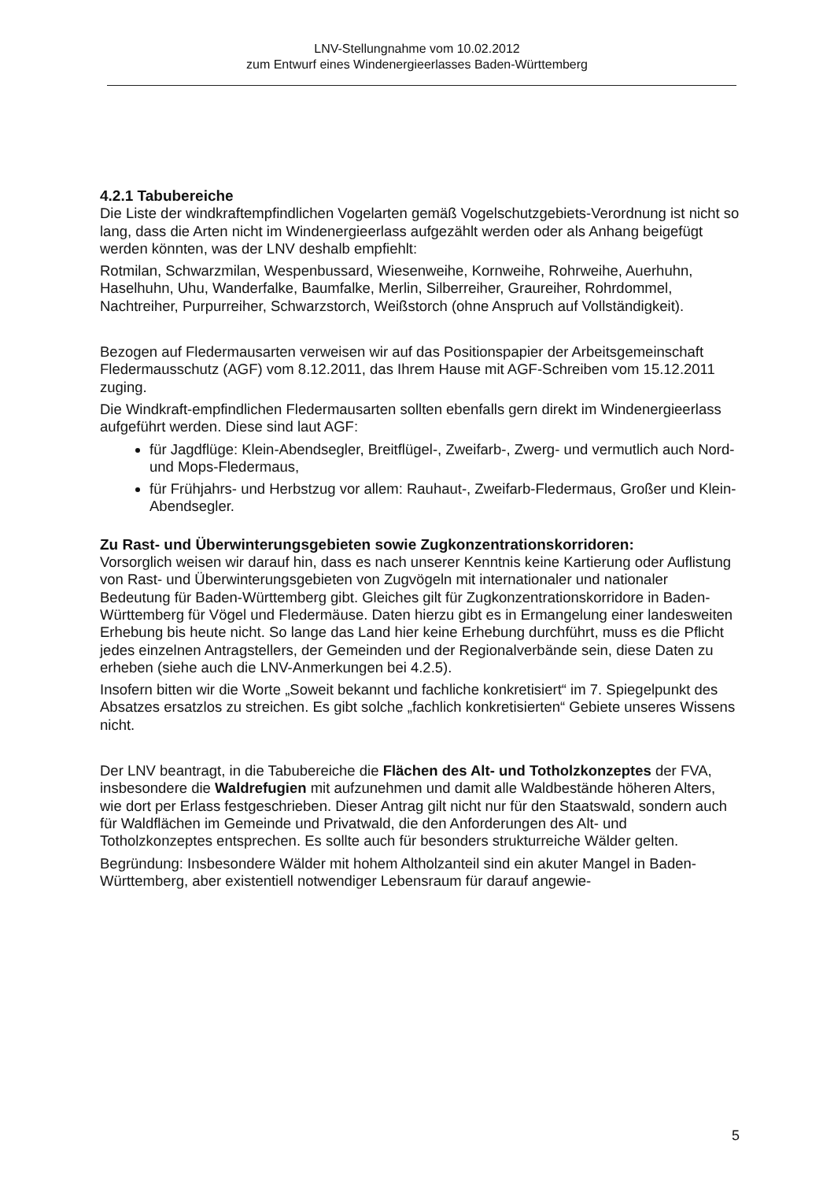LNV-Stellungnahme vom 10.02.2012
zum Entwurf eines Windenergieerlasses Baden-Württemberg
4.2.1 Tabubereiche
Die Liste der windkraftempfindlichen Vogelarten gemäß Vogelschutzgebiets-Verordnung ist nicht so lang, dass die Arten nicht im Windenergieerlass aufgezählt werden oder als Anhang beigefügt werden könnten, was der LNV deshalb empfiehlt:
Rotmilan, Schwarzmilan, Wespenbussard, Wiesenweihe, Kornweihe, Rohrweihe, Auerhuhn, Haselhuhn, Uhu, Wanderfalke, Baumfalke, Merlin, Silberreiher, Graureiher, Rohrdommel, Nachtreiher, Purpurreiher, Schwarzstorch, Weißstorch (ohne Anspruch auf Vollständigkeit).
Bezogen auf Fledermausarten verweisen wir auf das Positionspapier der Arbeitsgemeinschaft Fledermausschutz (AGF) vom 8.12.2011, das Ihrem Hause mit AGF-Schreiben vom 15.12.2011 zuging.
Die Windkraft-empfindlichen Fledermausarten sollten ebenfalls gern direkt im Windenergieerlass aufgeführt werden. Diese sind laut AGF:
für Jagdflüge: Klein-Abendsegler, Breitflügel-, Zweifarb-, Zwerg- und vermutlich auch Nord- und Mops-Fledermaus,
für Frühjahrs- und Herbstzug vor allem: Rauhaut-, Zweifarb-Fledermaus, Großer und Klein-Abendsegler.
Zu Rast- und Überwinterungsgebieten sowie Zugkonzentrationskorridoren:
Vorsorglich weisen wir darauf hin, dass es nach unserer Kenntnis keine Kartierung oder Auflistung von Rast- und Überwinterungsgebieten von Zugvögeln mit internationaler und nationaler Bedeutung für Baden-Württemberg gibt. Gleiches gilt für Zugkonzentrationskorridore in Baden-Württemberg für Vögel und Fledermäuse. Daten hierzu gibt es in Ermangelung einer landesweiten Erhebung bis heute nicht. So lange das Land hier keine Erhebung durchführt, muss es die Pflicht jedes einzelnen Antragstellers, der Gemeinden und der Regionalverbände sein, diese Daten zu erheben (siehe auch die LNV-Anmerkungen bei 4.2.5).
Insofern bitten wir die Worte „Soweit bekannt und fachliche konkretisiert“ im 7. Spiegelpunkt des Absatzes ersatzlos zu streichen. Es gibt solche „fachlich konkretisierten“ Gebiete unseres Wissens nicht.
Der LNV beantragt, in die Tabubereiche die Flächen des Alt- und Totholzkonzeptes der FVA, insbesondere die Waldrefugien mit aufzunehmen und damit alle Waldbestände höheren Alters, wie dort per Erlass festgeschrieben. Dieser Antrag gilt nicht nur für den Staatswald, sondern auch für Waldflächen im Gemeinde und Privatwald, die den Anforderungen des Alt- und Totholzkonzeptes entsprechen. Es sollte auch für besonders strukturreiche Wälder gelten.
Begründung: Insbesondere Wälder mit hohem Altholzanteil sind ein akuter Mangel in Baden-Württemberg, aber existentiell notwendiger Lebensraum für darauf angewie-
5